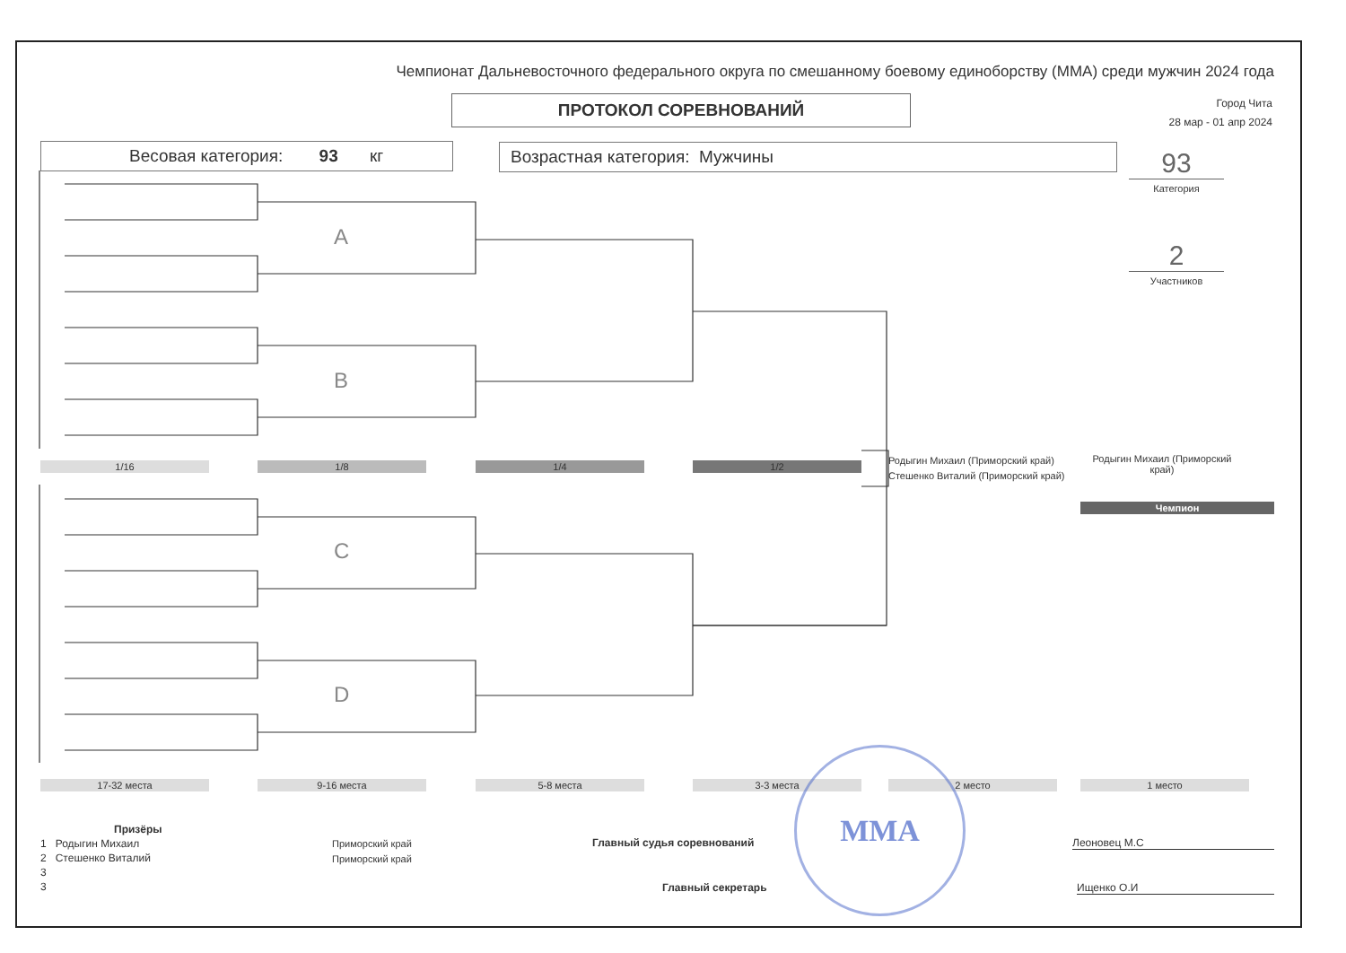Чемпионат Дальневосточного федерального округа по смешанному боевому единоборству (ММА) среди мужчин 2024 года
ПРОТОКОЛ СОРЕВНОВАНИЙ
Город Чита
28 мар - 01 апр 2024
Весовая категория: 93 кг Возрастная категория: Мужчины
93
Категория
2
Участников
A
B
C
D
1/16 1/8 1/4 1/2
Родыгин Михаил (Приморский край)
Стешенко Виталий (Приморский край)
Родыгин Михаил (Приморский край)
Чемпион
17-32 места 9-16 места 5-8 места 3-3 места 2 место 1 место
Призёры
1 Родыгин Михаил
2 Стешенко Виталий
3
3
Приморский край
Приморский край
Главный судья соревнований Леоновец М.С
Главный секретарь Ищенко О.И
MMA